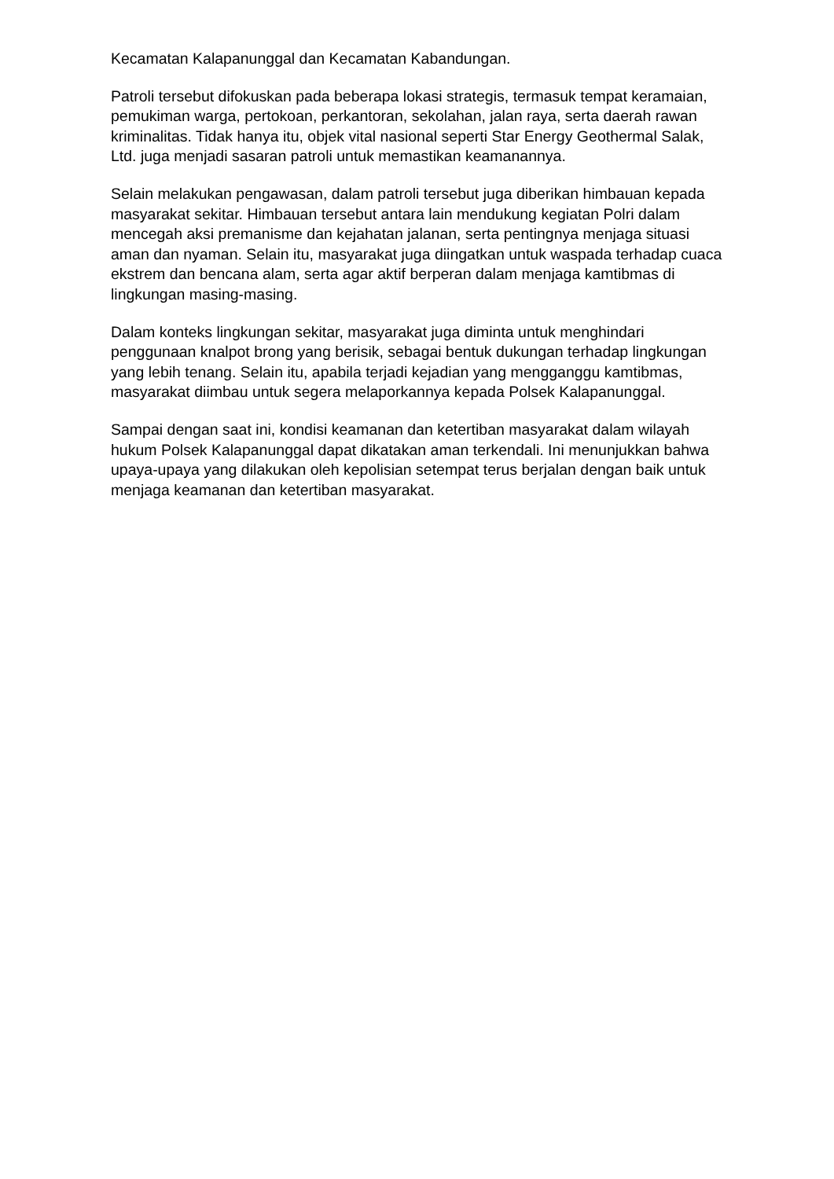Kecamatan Kalapanunggal dan Kecamatan Kabandungan.
Patroli tersebut difokuskan pada beberapa lokasi strategis, termasuk tempat keramaian, pemukiman warga, pertokoan, perkantoran, sekolahan, jalan raya, serta daerah rawan kriminalitas. Tidak hanya itu, objek vital nasional seperti Star Energy Geothermal Salak, Ltd. juga menjadi sasaran patroli untuk memastikan keamanannya.
Selain melakukan pengawasan, dalam patroli tersebut juga diberikan himbauan kepada masyarakat sekitar. Himbauan tersebut antara lain mendukung kegiatan Polri dalam mencegah aksi premanisme dan kejahatan jalanan, serta pentingnya menjaga situasi aman dan nyaman. Selain itu, masyarakat juga diingatkan untuk waspada terhadap cuaca ekstrem dan bencana alam, serta agar aktif berperan dalam menjaga kamtibmas di lingkungan masing-masing.
Dalam konteks lingkungan sekitar, masyarakat juga diminta untuk menghindari penggunaan knalpot brong yang berisik, sebagai bentuk dukungan terhadap lingkungan yang lebih tenang. Selain itu, apabila terjadi kejadian yang mengganggu kamtibmas, masyarakat diimbau untuk segera melaporkannya kepada Polsek Kalapanunggal.
Sampai dengan saat ini, kondisi keamanan dan ketertiban masyarakat dalam wilayah hukum Polsek Kalapanunggal dapat dikatakan aman terkendali. Ini menunjukkan bahwa upaya-upaya yang dilakukan oleh kepolisian setempat terus berjalan dengan baik untuk menjaga keamanan dan ketertiban masyarakat.